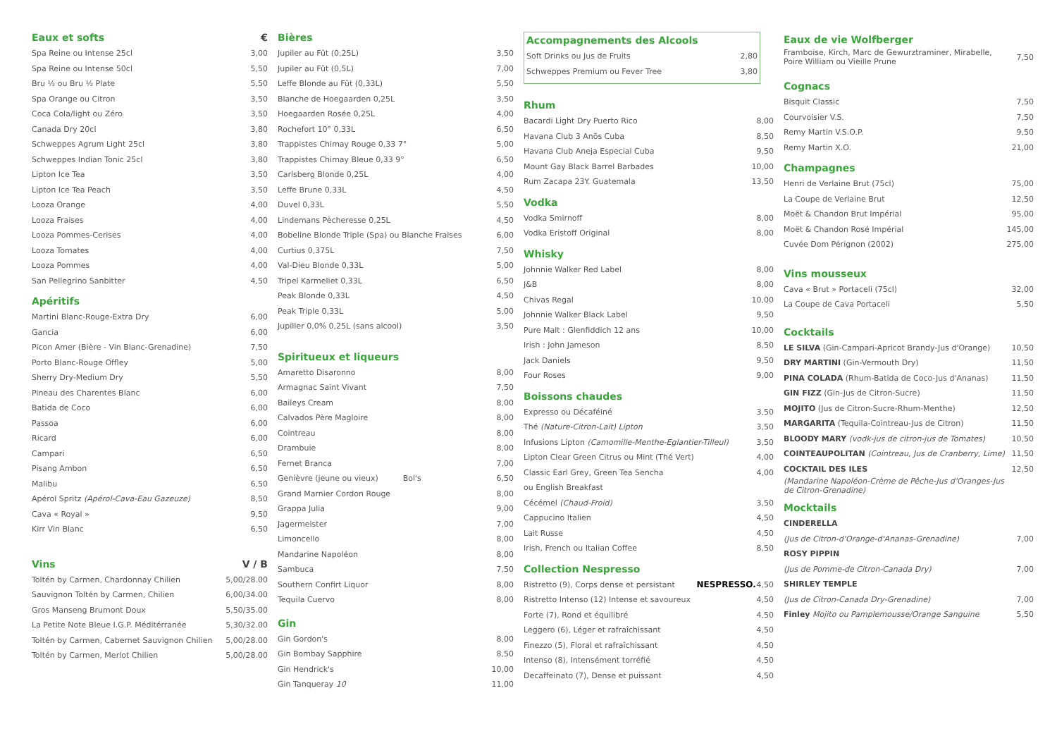Eaux et softs €
| Spa Reine ou Intense 25cl | 3,00 |
| Spa Reine ou Intense 50cl | 5,50 |
| Bru ½ ou Bru ½ Plate | 5,50 |
| Spa Orange ou Citron | 3,50 |
| Coca Cola/light ou Zéro | 3,50 |
| Canada Dry 20cl | 3,80 |
| Schweppes Agrum Light 25cl | 3,80 |
| Schweppes Indian Tonic 25cl | 3,80 |
| Lipton Ice Tea | 3,50 |
| Lipton Ice Tea Peach | 3,50 |
| Looza Orange | 4,00 |
| Looza Fraises | 4,00 |
| Looza Pommes-Cerises | 4,00 |
| Looza Tomates | 4,00 |
| Looza Pommes | 4,00 |
| San Pellegrino Sanbitter | 4,50 |
Apéritifs
| Martini Blanc-Rouge-Extra Dry | 6,00 |
| Gancia | 6,00 |
| Picon Amer (Bière - Vin Blanc-Grenadine) | 7,50 |
| Porto Blanc-Rouge Offley | 5,00 |
| Sherry Dry-Medium Dry | 5,50 |
| Pineau des Charentes Blanc | 6,00 |
| Batida de Coco | 6,00 |
| Passoa | 6,00 |
| Ricard | 6,00 |
| Campari | 6,50 |
| Pisang Ambon | 6,50 |
| Malibu | 6,50 |
| Apérol Spritz (Apérol-Cava-Eau Gazeuze) | 8,50 |
| Cava « Royal » | 9,50 |
| Kirr Vin Blanc | 6,50 |
Vins V / B
| Toltén by Carmen, Chardonnay Chilien | 5,00/28.00 |
| Sauvignon Toltén by Carmen, Chilien | 6,00/34.00 |
| Gros Manseng Brumont Doux | 5,50/35.00 |
| La Petite Note Bleue I.G.P. Méditérranée | 5,30/32.00 |
| Toltén by Carmen, Cabernet Sauvignon Chilien | 5,00/28.00 |
| Toltén by Carmen, Merlot Chilien | 5,00/28.00 |
Bières
| Jupiler au Fût (0,25L) | 3,50 |
| Jupiler au Fût (0,5L) | 7,00 |
| Leffe Blonde au Fût (0,33L) | 5,50 |
| Blanche de Hoegaarden 0,25L | 3,50 |
| Hoegaarden Rosée 0,25L | 4,00 |
| Rochefort 10° 0,33L | 6,50 |
| Trappistes Chimay Rouge 0,33 7° | 5,00 |
| Trappistes Chimay Bleue 0,33 9° | 6,50 |
| Carlsberg Blonde 0,25L | 4,00 |
| Leffe Brune 0,33L | 4,50 |
| Duvel 0,33L | 5,50 |
| Lindemans Pècheresse 0,25L | 4,50 |
| Bobeline Blonde Triple (Spa) ou Blanche Fraises | 6,00 |
| Curtius 0,375L | 7,50 |
| Val-Dieu Blonde 0,33L | 5,00 |
| Tripel Karmeliet 0,33L | 6,50 |
| Peak Blonde 0,33L | 4,50 |
| Peak Triple 0,33L | 5,00 |
| Jupiller 0,0% 0,25L (sans alcool) | 3,50 |
Spiritueux et liqueurs
| Amaretto Disaronno | 8,00 |
| Armagnac Saint Vivant | 7,50 |
| Baileys Cream | 8,00 |
| Calvados Père Magloire | 8,00 |
| Cointreau | 8,00 |
| Drambuie | 8,00 |
| Fernet Branca | 7,00 |
| Genièvre (jeune ou vieux) Bol's | 6,50 |
| Grand Marnier Cordon Rouge | 8,00 |
| Grappa Julia | 9,00 |
| Jagermeister | 7,00 |
| Limoncello | 8,00 |
| Mandarine Napoléon | 8,00 |
| Sambuca | 7,50 |
| Southern Confirt Liquor | 8,00 |
| Tequila Cuervo | 8,00 |
Gin
| Gin Gordon's | 8,00 |
| Gin Bombay Sapphire | 8,50 |
| Gin Hendrick's | 10,00 |
| Gin Tanqueray 10 | 11,00 |
Accompagnements des Alcools
| Soft Drinks ou Jus de Fruits | 2,80 |
| Schweppes Premium ou Fever Tree | 3,80 |
Rhum
| Bacardi Light Dry Puerto Rico | 8,00 |
| Havana Club 3 Anõs Cuba | 8,50 |
| Havana Club Aneja Especial Cuba | 9,50 |
| Mount Gay Black Barrel Barbades | 10,00 |
| Rum Zacapa 23Y. Guatemala | 13,50 |
Vodka
| Vodka Smirnoff | 8,00 |
| Vodka Eristoff Original | 8,00 |
Whisky
| Johnnie Walker Red Label | 8,00 |
| J&B | 8,00 |
| Chivas Regal | 10,00 |
| Johnnie Walker Black Label | 9,50 |
| Pure Malt : Glenfiddich 12 ans | 10,00 |
| Irish : John Jameson | 8,50 |
| Jack Daniels | 9,50 |
| Four Roses | 9,00 |
Boissons chaudes
| Expresso ou Décaféiné | 3,50 |
| Thé (Nature-Citron-Lait) Lipton | 3,50 |
| Infusions Lipton (Camomille-Menthe-Eglantier-Tilleul) | 3,50 |
| Lipton Clear Green Citrus ou Mint (Thé Vert) | 4,00 |
| Classic Earl Grey, Green Tea Sencha | 4,00 |
| ou English Breakfast | |
| Cécémel (Chaud-Froid) | 3,50 |
| Cappucino Italien | 4,50 |
| Lait Russe | 4,50 |
| Irish, French ou Italian Coffee | 8,50 |
Collection Nespresso
| Ristretto (9), Corps dense et persistant | NESPRESSO. | 4,50 |
| Ristretto Intenso (12) Intense et savoureux | | 4,50 |
| Forte (7), Rond et équilibré | | 4,50 |
| Leggero (6), Léger et rafraîchissant | | 4,50 |
| Finezzo (5), Floral et rafraîchissant | | 4,50 |
| Intenso (8), Intensément torréfié | | 4,50 |
| Decaffeinato (7), Dense et puissant | | 4,50 |
Eaux de vie Wolfberger
| Framboise, Kirch, Marc de Gewurztraminer, Mirabelle, Poire William ou Vieille Prune | 7,50 |
Cognacs
| Bisquit Classic | 7,50 |
| Courvoisier V.S. | 7,50 |
| Remy Martin V.S.O.P. | 9,50 |
| Remy Martin X.O. | 21,00 |
Champagnes
| Henri de Verlaine Brut (75cl) | 75,00 |
| La Coupe de Verlaine Brut | 12,50 |
| Moët & Chandon Brut Impérial | 95,00 |
| Moët & Chandon Rosé Impérial | 145,00 |
| Cuvée Dom Pérignon (2002) | 275,00 |
Vins mousseux
| Cava « Brut » Portaceli (75cl) | 32,00 |
| La Coupe de Cava Portaceli | 5,50 |
Cocktails
| LE SILVA (Gin-Campari-Apricot Brandy-Jus d'Orange) | 10,50 |
| DRY MARTINI (Gin-Vermouth Dry) | 11,50 |
| PINA COLADA (Rhum-Batida de Coco-Jus d'Ananas) | 11,50 |
| GIN FIZZ (Gin-Jus de Citron-Sucre) | 11,50 |
| MOJITO (Jus de Citron-Sucre-Rhum-Menthe) | 12,50 |
| MARGARITA (Tequila-Cointreau-Jus de Citron) | 11,50 |
| BLOODY MARY (vodk-jus de citron-jus de Tomates) | 10,50 |
| COINTEAUPOLITAN (Cointreau, Jus de Cranberry, Lime) | 11,50 |
| COCKTAIL DES ILES | 12,50 |
| (Mandarine Napoléon-Crème de Pêche-Jus d'Oranges-Jus de Citron-Grenadine) | |
Mocktails
| CINDERELLA | |
| (Jus de Citron-d'Orange-d'Ananas-Grenadine) | 7,00 |
| ROSY PIPPIN | |
| (Jus de Pomme-de Citron-Canada Dry) | 7,00 |
| SHIRLEY TEMPLE | |
| (Jus de Citron-Canada Dry-Grenadine) | 7,00 |
| Finley Mojito ou Pamplemousse/Orange Sanguine | 5,50 |